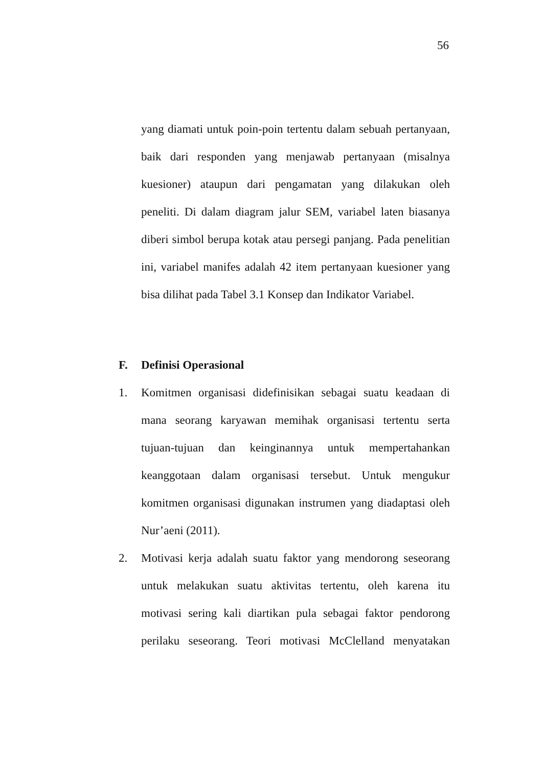56
yang diamati untuk poin-poin tertentu dalam sebuah pertanyaan, baik dari responden yang menjawab pertanyaan (misalnya kuesioner) ataupun dari pengamatan yang dilakukan oleh peneliti. Di dalam diagram jalur SEM, variabel laten biasanya diberi simbol berupa kotak atau persegi panjang. Pada penelitian ini, variabel manifes adalah 42 item pertanyaan kuesioner yang bisa dilihat pada Tabel 3.1 Konsep dan Indikator Variabel.
F. Definisi Operasional
1. Komitmen organisasi didefinisikan sebagai suatu keadaan di mana seorang karyawan memihak organisasi tertentu serta tujuan-tujuan dan keinginannya untuk mempertahankan keanggotaan dalam organisasi tersebut. Untuk mengukur komitmen organisasi digunakan instrumen yang diadaptasi oleh Nur’aeni (2011).
2. Motivasi kerja adalah suatu faktor yang mendorong seseorang untuk melakukan suatu aktivitas tertentu, oleh karena itu motivasi sering kali diartikan pula sebagai faktor pendorong perilaku seseorang. Teori motivasi McClelland menyatakan